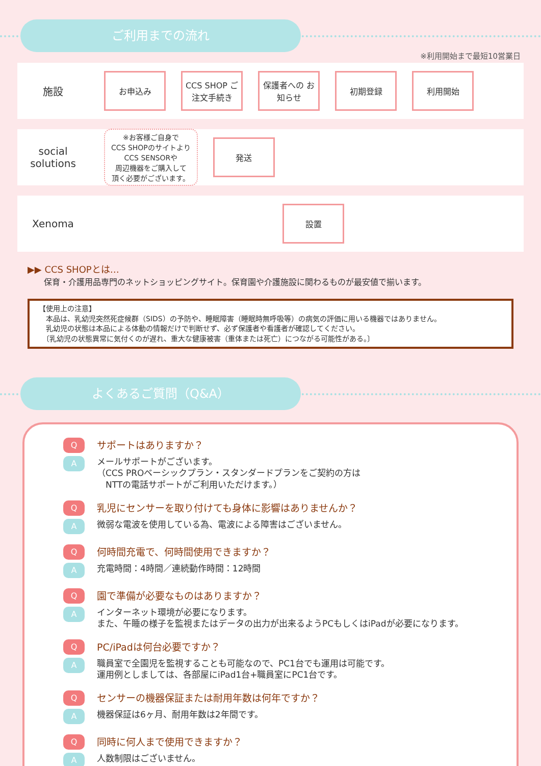ご利用までの流れ
※利用開始まで最短10営業日
施設
お申込み
CCS SHOP ご注文手続き
保護者への お知らせ
初期登録 利用開始
social solutions
※お客様ご自身で
CCS SHOPのサイトより
CCS SENSORや
周辺機器をご購入して
頂く必要がございます。
発送
Xenoma
設置
▶▶ CCS SHOPとは…
　　保育・介護用品専門のネットショッピングサイト。保育園や介護施設に関わるものが最安値で揃います。
【使用上の注意】
　本品は、乳幼児突然死症候群（SIDS）の予防や、睡眠障害（睡眠時無呼吸等）の病気の評価に用いる機器ではありません。
　乳幼児の状態は本品による体動の情報だけで判断せず、必ず保護者や看護者が確認してください。
　〔乳幼児の状態異常に気付くのが遅れ、重大な健康被害（重体または死亡）につながる可能性がある。〕
よくあるご質問（Q&A）
Q
サポートはありますか？
A
メールサポートがございます。
（CCS PROベーシックプラン・スタンダードプランをご契約の方は
　NTTの電話サポートがご利用いただけます。）
Q
乳児にセンサーを取り付けても身体に影響はありませんか？
A
微弱な電波を使用している為、電波による障害はございません。
Q
何時間充電で、何時間使用できますか？
A
充電時間：4時間／連続動作時間：12時間
Q
園で準備が必要なものはありますか？
A
インターネット環境が必要になります。
また、午睡の様子を監視またはデータの出力が出来るようPCもしくはiPadが必要になります。
Q
PC/iPadは何台必要ですか？
A
職員室で全園児を監視することも可能なので、PC1台でも運用は可能です。
運用例としましては、各部屋にiPad1台+職員室にPC1台です。
Q
センサーの機器保証または耐用年数は何年ですか？
A
機器保証は6ヶ月、耐用年数は2年間です。
Q
同時に何人まで使用できますか？
A
人数制限はございません。